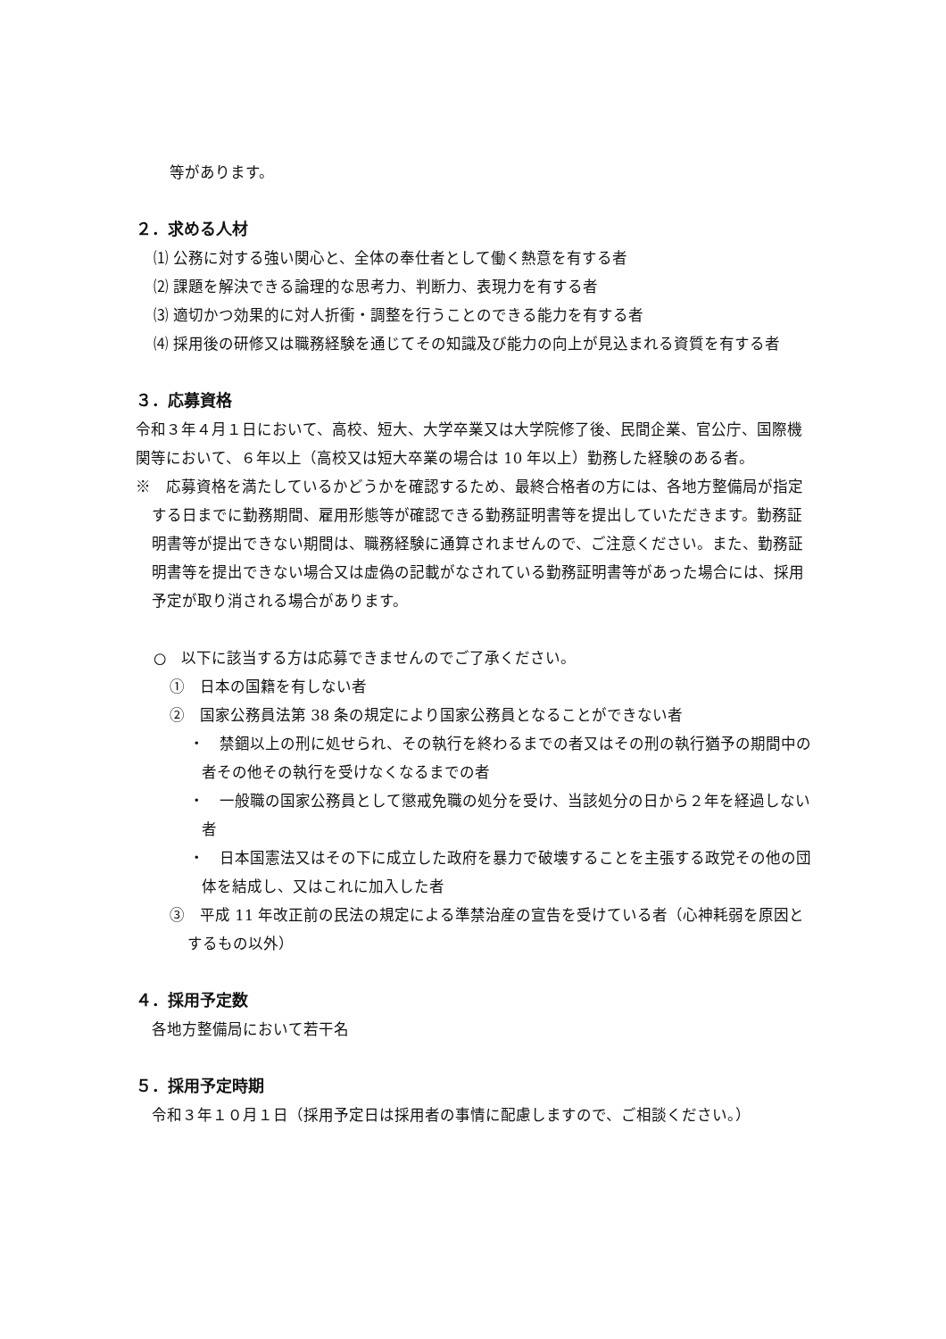等があります。
２．求める人材
⑴ 公務に対する強い関心と、全体の奉仕者として働く熱意を有する者
⑵ 課題を解決できる論理的な思考力、判断力、表現力を有する者
⑶ 適切かつ効果的に対人折衝・調整を行うことのできる能力を有する者
⑷ 採用後の研修又は職務経験を通じてその知識及び能力の向上が見込まれる資質を有する者
３．応募資格
令和３年４月１日において、高校、短大、大学卒業又は大学院修了後、民間企業、官公庁、国際機関等において、６年以上（高校又は短大卒業の場合は 10 年以上）勤務した経験のある者。
※　応募資格を満たしているかどうかを確認するため、最終合格者の方には、各地方整備局が指定する日までに勤務期間、雇用形態等が確認できる勤務証明書等を提出していただきます。勤務証明書等が提出できない期間は、職務経験に通算されませんので、ご注意ください。また、勤務証明書等を提出できない場合又は虚偽の記載がなされている勤務証明書等があった場合には、採用予定が取り消される場合があります。
○　以下に該当する方は応募できませんのでご了承ください。
①　日本の国籍を有しない者
②　国家公務員法第 38 条の規定により国家公務員となることができない者
・　禁錮以上の刑に処せられ、その執行を終わるまでの者又はその刑の執行猶予の期間中の者その他その執行を受けなくなるまでの者
・　一般職の国家公務員として懲戒免職の処分を受け、当該処分の日から２年を経過しない者
・　日本国憲法又はその下に成立した政府を暴力で破壊することを主張する政党その他の団体を結成し、又はこれに加入した者
③　平成 11 年改正前の民法の規定による準禁治産の宣告を受けている者（心神耗弱を原因とするもの以外）
４．採用予定数
各地方整備局において若干名
５．採用予定時期
令和３年１０月１日（採用予定日は採用者の事情に配慮しますので、ご相談ください。）